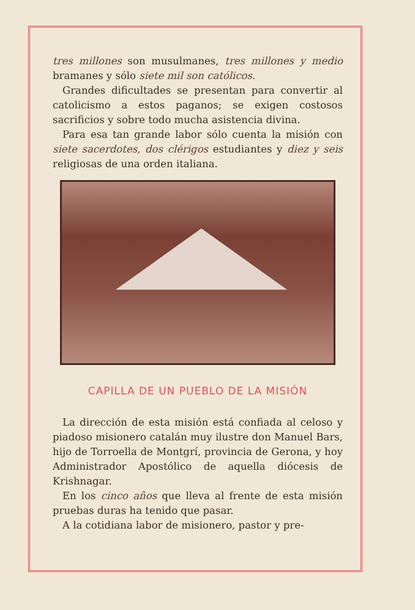tres millones son musulmanes, tres millones y medio bramanes y sólo siete mil son católicos.
Grandes dificultades se presentan para convertir al catolicismo a estos paganos; se exigen costosos sacrificios y sobre todo mucha asistencia divina.
Para esa tan grande labor sólo cuenta la misión con siete sacerdotes, dos clérigos estudiantes y diez y seis religiosas de una orden italiana.
CAPILLA DE UN PUEBLO DE LA MISIÓN
La dirección de esta misión está confiada al celoso y piadoso misionero catalán muy ilustre don Manuel Bars, hijo de Torroella de Montgrí, provincia de Gerona, y hoy Administrador Apostólico de aquella diócesis de Krishnagar.
En los cinco años que lleva al frente de esta misión pruebas duras ha tenido que pasar.
A la cotidiana labor de misionero, pastor y pre-